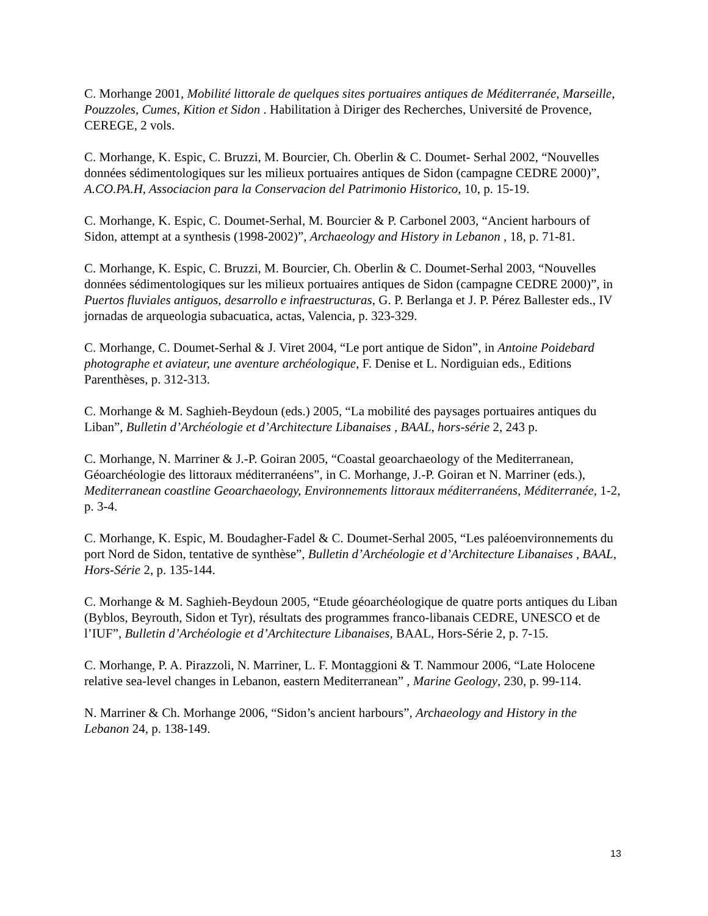C. Morhange 2001, Mobilité littorale de quelques sites portuaires antiques de Méditerranée, Marseille, Pouzzoles, Cumes, Kition et Sidon . Habilitation à Diriger des Recherches, Université de Provence, CEREGE, 2 vols.
C. Morhange, K. Espic, C. Bruzzi, M. Bourcier, Ch. Oberlin & C. Doumet- Serhal 2002, “Nouvelles données sédimentologiques sur les milieux portuaires antiques de Sidon (campagne CEDRE 2000)”, A.CO.PA.H, Associacion para la Conservacion del Patrimonio Historico, 10, p. 15-19.
C. Morhange, K. Espic, C. Doumet-Serhal, M. Bourcier & P. Carbonel 2003, “Ancient harbours of Sidon, attempt at a synthesis (1998-2002)”, Archaeology and History in Lebanon , 18, p. 71-81.
C. Morhange, K. Espic, C. Bruzzi, M. Bourcier, Ch. Oberlin & C. Doumet-Serhal 2003, “Nouvelles données sédimentologiques sur les milieux portuaires antiques de Sidon (campagne CEDRE 2000)”, in Puertos fluviales antiguos, desarrollo e infraestructuras, G. P. Berlanga et J. P. Pérez Ballester eds., IV jornadas de arqueologia subacuatica, actas, Valencia, p. 323-329.
C. Morhange, C. Doumet-Serhal & J. Viret 2004, “Le port antique de Sidon”, in Antoine Poidebard photographe et aviateur, une aventure archéologique, F. Denise et L. Nordiguian eds., Editions Parenthèses, p. 312-313.
C. Morhange & M. Saghieh-Beydoun (eds.) 2005, “La mobilité des paysages portuaires antiques du Liban”, Bulletin d’Archéologie et d’Architecture Libanaises , BAAL, hors-série 2, 243 p.
C. Morhange, N. Marriner & J.-P. Goiran 2005, “Coastal geoarchaeology of the Mediterranean, Géoarchéologie des littoraux méditerranéens”, in C. Morhange, J.-P. Goiran et N. Marriner (eds.), Mediterranean coastline Geoarchaeology, Environnements littoraux méditerranéens, Méditerranée, 1-2, p. 3-4.
C. Morhange, K. Espic, M. Boudagher-Fadel & C. Doumet-Serhal 2005, “Les paléoenvironnements du port Nord de Sidon, tentative de synthèse”, Bulletin d’Archéologie et d’Architecture Libanaises , BAAL, Hors-Série 2, p. 135-144.
C. Morhange & M. Saghieh-Beydoun 2005, “Etude géoarchéologique de quatre ports antiques du Liban (Byblos, Beyrouth, Sidon et Tyr), résultats des programmes franco-libanais CEDRE, UNESCO et de l’IUF”, Bulletin d’Archéologie et d’Architecture Libanaises, BAAL, Hors-Série 2, p. 7-15.
C. Morhange, P. A. Pirazzoli, N. Marriner, L. F. Montaggioni & T. Nammour 2006, “Late Holocene relative sea-level changes in Lebanon, eastern Mediterranean” , Marine Geology, 230, p. 99-114.
N. Marriner & Ch. Morhange 2006, “Sidon’s ancient harbours”, Archaeology and History in the Lebanon 24, p. 138-149.
13